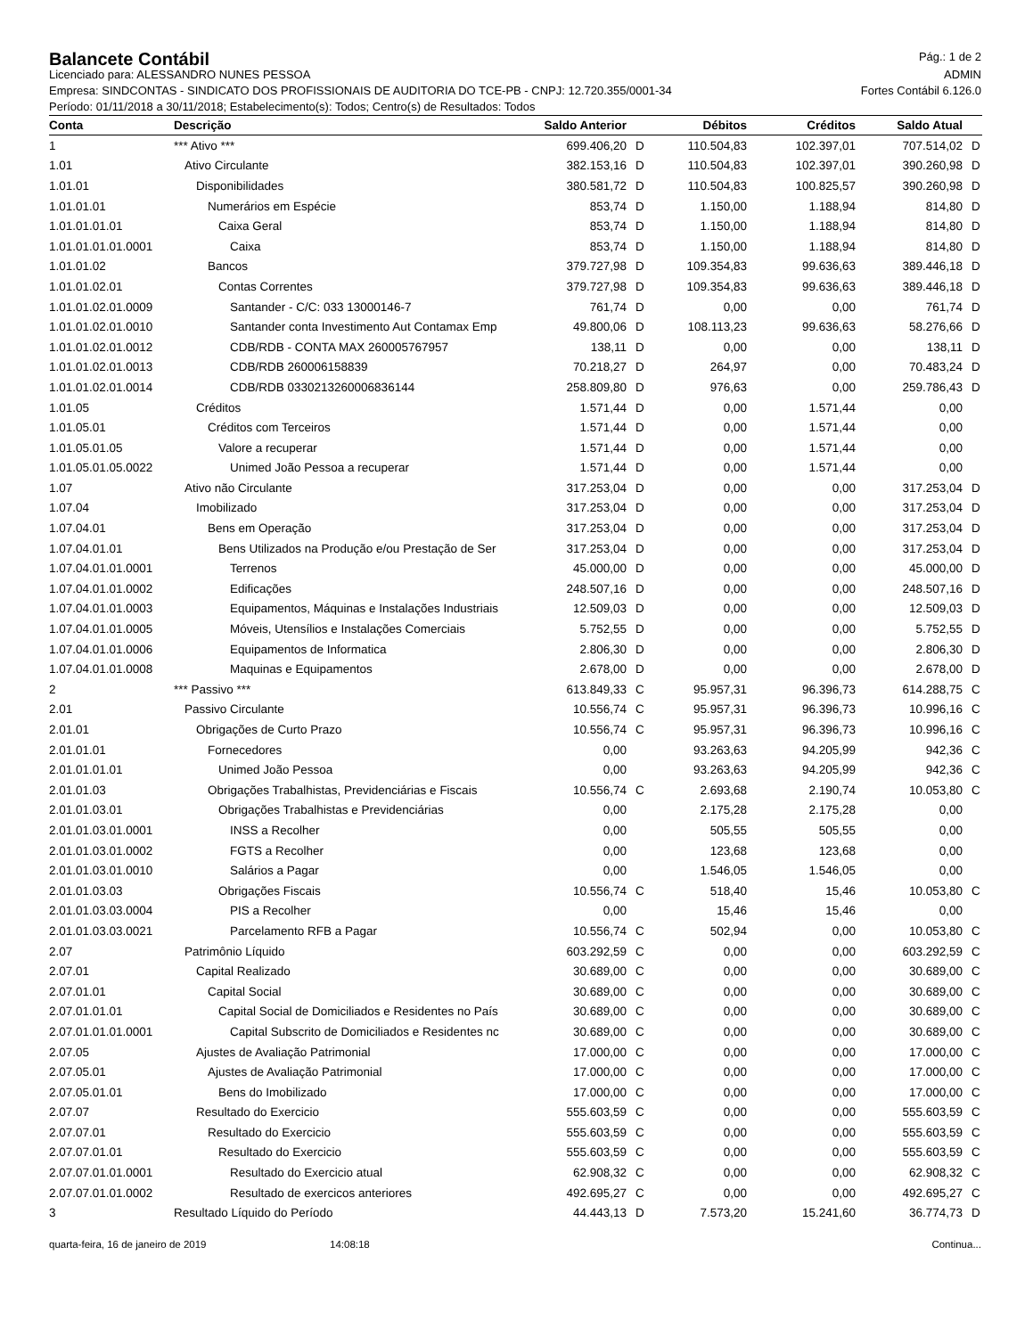Balancete Contábil
Pág.: 1 de 2
Licenciado para: ALESSANDRO NUNES PESSOA ADMIN
Empresa: SINDCONTAS - SINDICATO DOS PROFISSIONAIS DE AUDITORIA DO TCE-PB - CNPJ: 12.720.355/0001-34 Fortes Contábil 6.126.0
Período: 01/11/2018 a 30/11/2018; Estabelecimento(s): Todos; Centro(s) de Resultados: Todos
| Conta | Descrição | Saldo Anterior | | Débitos | Créditos | Saldo Atual | |
| --- | --- | --- | --- | --- | --- | --- | --- |
| 1 | *** Ativo *** | 699.406,20 | D | 110.504,83 | 102.397,01 | 707.514,02 | D |
| 1.01 | Ativo Circulante | 382.153,16 | D | 110.504,83 | 102.397,01 | 390.260,98 | D |
| 1.01.01 | Disponibilidades | 380.581,72 | D | 110.504,83 | 100.825,57 | 390.260,98 | D |
| 1.01.01.01 | Numerários em Espécie | 853,74 | D | 1.150,00 | 1.188,94 | 814,80 | D |
| 1.01.01.01.01 | Caixa Geral | 853,74 | D | 1.150,00 | 1.188,94 | 814,80 | D |
| 1.01.01.01.01.0001 | Caixa | 853,74 | D | 1.150,00 | 1.188,94 | 814,80 | D |
| 1.01.01.02 | Bancos | 379.727,98 | D | 109.354,83 | 99.636,63 | 389.446,18 | D |
| 1.01.01.02.01 | Contas Correntes | 379.727,98 | D | 109.354,83 | 99.636,63 | 389.446,18 | D |
| 1.01.01.02.01.0009 | Santander - C/C: 033 13000146-7 | 761,74 | D | 0,00 | 0,00 | 761,74 | D |
| 1.01.01.02.01.0010 | Santander conta Investimento Aut Contamax Emp | 49.800,06 | D | 108.113,23 | 99.636,63 | 58.276,66 | D |
| 1.01.01.02.01.0012 | CDB/RDB - CONTA MAX 260005767957 | 138,11 | D | 0,00 | 0,00 | 138,11 | D |
| 1.01.01.02.01.0013 | CDB/RDB 260006158839 | 70.218,27 | D | 264,97 | 0,00 | 70.483,24 | D |
| 1.01.01.02.01.0014 | CDB/RDB 0330213260006836144 | 258.809,80 | D | 976,63 | 0,00 | 259.786,43 | D |
| 1.01.05 | Créditos | 1.571,44 | D | 0,00 | 1.571,44 | 0,00 | |
| 1.01.05.01 | Créditos com Terceiros | 1.571,44 | D | 0,00 | 1.571,44 | 0,00 | |
| 1.01.05.01.05 | Valore a recuperar | 1.571,44 | D | 0,00 | 1.571,44 | 0,00 | |
| 1.01.05.01.05.0022 | Unimed João Pessoa a recuperar | 1.571,44 | D | 0,00 | 1.571,44 | 0,00 | |
| 1.07 | Ativo não Circulante | 317.253,04 | D | 0,00 | 0,00 | 317.253,04 | D |
| 1.07.04 | Imobilizado | 317.253,04 | D | 0,00 | 0,00 | 317.253,04 | D |
| 1.07.04.01 | Bens em Operação | 317.253,04 | D | 0,00 | 0,00 | 317.253,04 | D |
| 1.07.04.01.01 | Bens Utilizados na Produção e/ou Prestação de Ser | 317.253,04 | D | 0,00 | 0,00 | 317.253,04 | D |
| 1.07.04.01.01.0001 | Terrenos | 45.000,00 | D | 0,00 | 0,00 | 45.000,00 | D |
| 1.07.04.01.01.0002 | Edificações | 248.507,16 | D | 0,00 | 0,00 | 248.507,16 | D |
| 1.07.04.01.01.0003 | Equipamentos, Máquinas e Instalações Industriais | 12.509,03 | D | 0,00 | 0,00 | 12.509,03 | D |
| 1.07.04.01.01.0005 | Móveis, Utensílios e Instalações Comerciais | 5.752,55 | D | 0,00 | 0,00 | 5.752,55 | D |
| 1.07.04.01.01.0006 | Equipamentos de Informatica | 2.806,30 | D | 0,00 | 0,00 | 2.806,30 | D |
| 1.07.04.01.01.0008 | Maquinas e Equipamentos | 2.678,00 | D | 0,00 | 0,00 | 2.678,00 | D |
| 2 | *** Passivo *** | 613.849,33 | C | 95.957,31 | 96.396,73 | 614.288,75 | C |
| 2.01 | Passivo Circulante | 10.556,74 | C | 95.957,31 | 96.396,73 | 10.996,16 | C |
| 2.01.01 | Obrigações de Curto Prazo | 10.556,74 | C | 95.957,31 | 96.396,73 | 10.996,16 | C |
| 2.01.01.01 | Fornecedores | 0,00 | | 93.263,63 | 94.205,99 | 942,36 | C |
| 2.01.01.01.01 | Unimed João Pessoa | 0,00 | | 93.263,63 | 94.205,99 | 942,36 | C |
| 2.01.01.03 | Obrigações Trabalhistas, Previdenciárias e Fiscais | 10.556,74 | C | 2.693,68 | 2.190,74 | 10.053,80 | C |
| 2.01.01.03.01 | Obrigações Trabalhistas e Previdenciárias | 0,00 | | 2.175,28 | 2.175,28 | 0,00 | |
| 2.01.01.03.01.0001 | INSS a Recolher | 0,00 | | 505,55 | 505,55 | 0,00 | |
| 2.01.01.03.01.0002 | FGTS a Recolher | 0,00 | | 123,68 | 123,68 | 0,00 | |
| 2.01.01.03.01.0010 | Salários a Pagar | 0,00 | | 1.546,05 | 1.546,05 | 0,00 | |
| 2.01.01.03.03 | Obrigações Fiscais | 10.556,74 | C | 518,40 | 15,46 | 10.053,80 | C |
| 2.01.01.03.03.0004 | PIS a Recolher | 0,00 | | 15,46 | 15,46 | 0,00 | |
| 2.01.01.03.03.0021 | Parcelamento RFB a Pagar | 10.556,74 | C | 502,94 | 0,00 | 10.053,80 | C |
| 2.07 | Patrimônio Líquido | 603.292,59 | C | 0,00 | 0,00 | 603.292,59 | C |
| 2.07.01 | Capital Realizado | 30.689,00 | C | 0,00 | 0,00 | 30.689,00 | C |
| 2.07.01.01 | Capital Social | 30.689,00 | C | 0,00 | 0,00 | 30.689,00 | C |
| 2.07.01.01.01 | Capital Social de Domiciliados e Residentes no País | 30.689,00 | C | 0,00 | 0,00 | 30.689,00 | C |
| 2.07.01.01.01.0001 | Capital Subscrito de Domiciliados e Residentes nc | 30.689,00 | C | 0,00 | 0,00 | 30.689,00 | C |
| 2.07.05 | Ajustes de Avaliação Patrimonial | 17.000,00 | C | 0,00 | 0,00 | 17.000,00 | C |
| 2.07.05.01 | Ajustes de Avaliação Patrimonial | 17.000,00 | C | 0,00 | 0,00 | 17.000,00 | C |
| 2.07.05.01.01 | Bens do Imobilizado | 17.000,00 | C | 0,00 | 0,00 | 17.000,00 | C |
| 2.07.07 | Resultado do Exercicio | 555.603,59 | C | 0,00 | 0,00 | 555.603,59 | C |
| 2.07.07.01 | Resultado do Exercicio | 555.603,59 | C | 0,00 | 0,00 | 555.603,59 | C |
| 2.07.07.01.01 | Resultado do Exercicio | 555.603,59 | C | 0,00 | 0,00 | 555.603,59 | C |
| 2.07.07.01.01.0001 | Resultado do Exercicio atual | 62.908,32 | C | 0,00 | 0,00 | 62.908,32 | C |
| 2.07.07.01.01.0002 | Resultado de exercicos anteriores | 492.695,27 | C | 0,00 | 0,00 | 492.695,27 | C |
| 3 | Resultado Líquido do Período | 44.443,13 | D | 7.573,20 | 15.241,60 | 36.774,73 | D |
quarta-feira, 16 de janeiro de 2019 14:08:18 Continua...